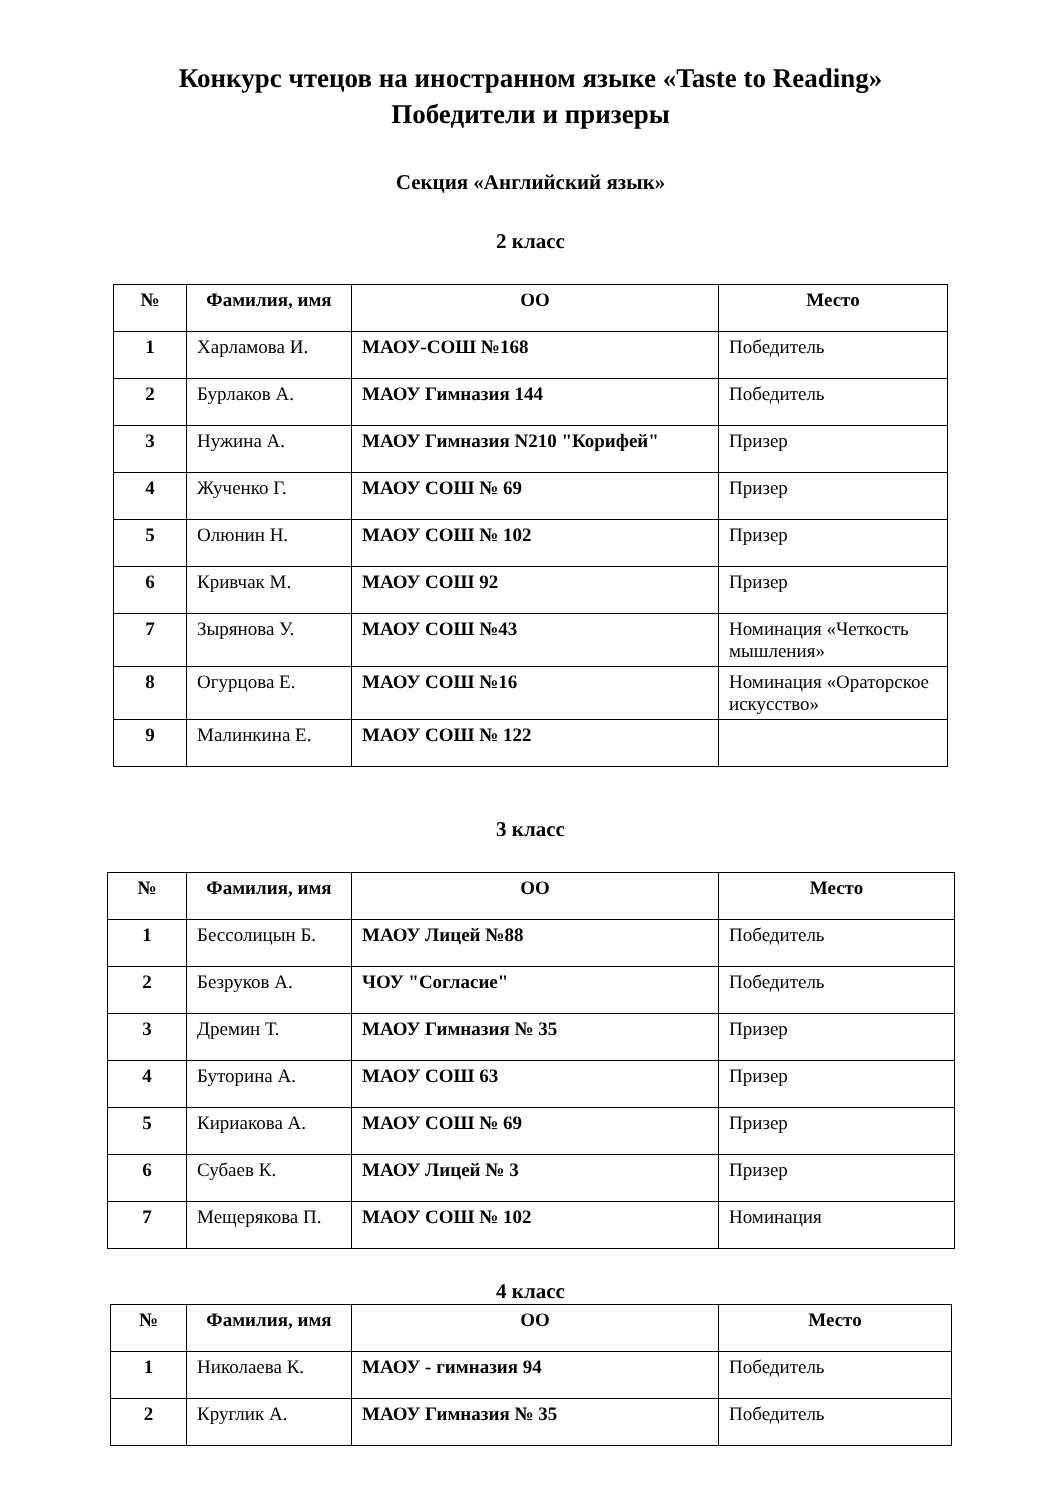Конкурс чтецов на иностранном языке «Taste to Reading»
Победители и призеры
Секция «Английский язык»
2 класс
| № | Фамилия, имя | ОО | Место |
| --- | --- | --- | --- |
| 1 | Харламова И. | МАОУ-СОШ №168 | Победитель |
| 2 | Бурлаков А. | МАОУ Гимназия 144 | Победитель |
| 3 | Нужина А. | МАОУ Гимназия N210 "Корифей" | Призер |
| 4 | Жученко Г. | МАОУ СОШ № 69 | Призер |
| 5 | Олюнин Н. | МАОУ СОШ № 102 | Призер |
| 6 | Кривчак М. | МАОУ СОШ 92 | Призер |
| 7 | Зырянова У. | МАОУ СОШ №43 | Номинация «Четкость мышления» |
| 8 | Огурцова Е. | МАОУ СОШ №16 | Номинация «Ораторское искусство» |
| 9 | Малинкина Е. | МАОУ СОШ № 122 | |
3 класс
| № | Фамилия, имя | ОО | Место |
| --- | --- | --- | --- |
| 1 | Бессолицын Б. | МАОУ Лицей №88 | Победитель |
| 2 | Безруков А. | ЧОУ "Согласие" | Победитель |
| 3 | Дремин Т. | МАОУ Гимназия № 35 | Призер |
| 4 | Буторина А. | МАОУ СОШ 63 | Призер |
| 5 | Кириакова А. | МАОУ СОШ № 69 | Призер |
| 6 | Субаев К. | МАОУ Лицей № 3 | Призер |
| 7 | Мещерякова П. | МАОУ СОШ № 102 | Номинация |
4 класс
| № | Фамилия, имя | ОО | Место |
| --- | --- | --- | --- |
| 1 | Николаева К. | МАОУ - гимназия 94 | Победитель |
| 2 | Круглик А. | МАОУ Гимназия № 35 | Победитель |